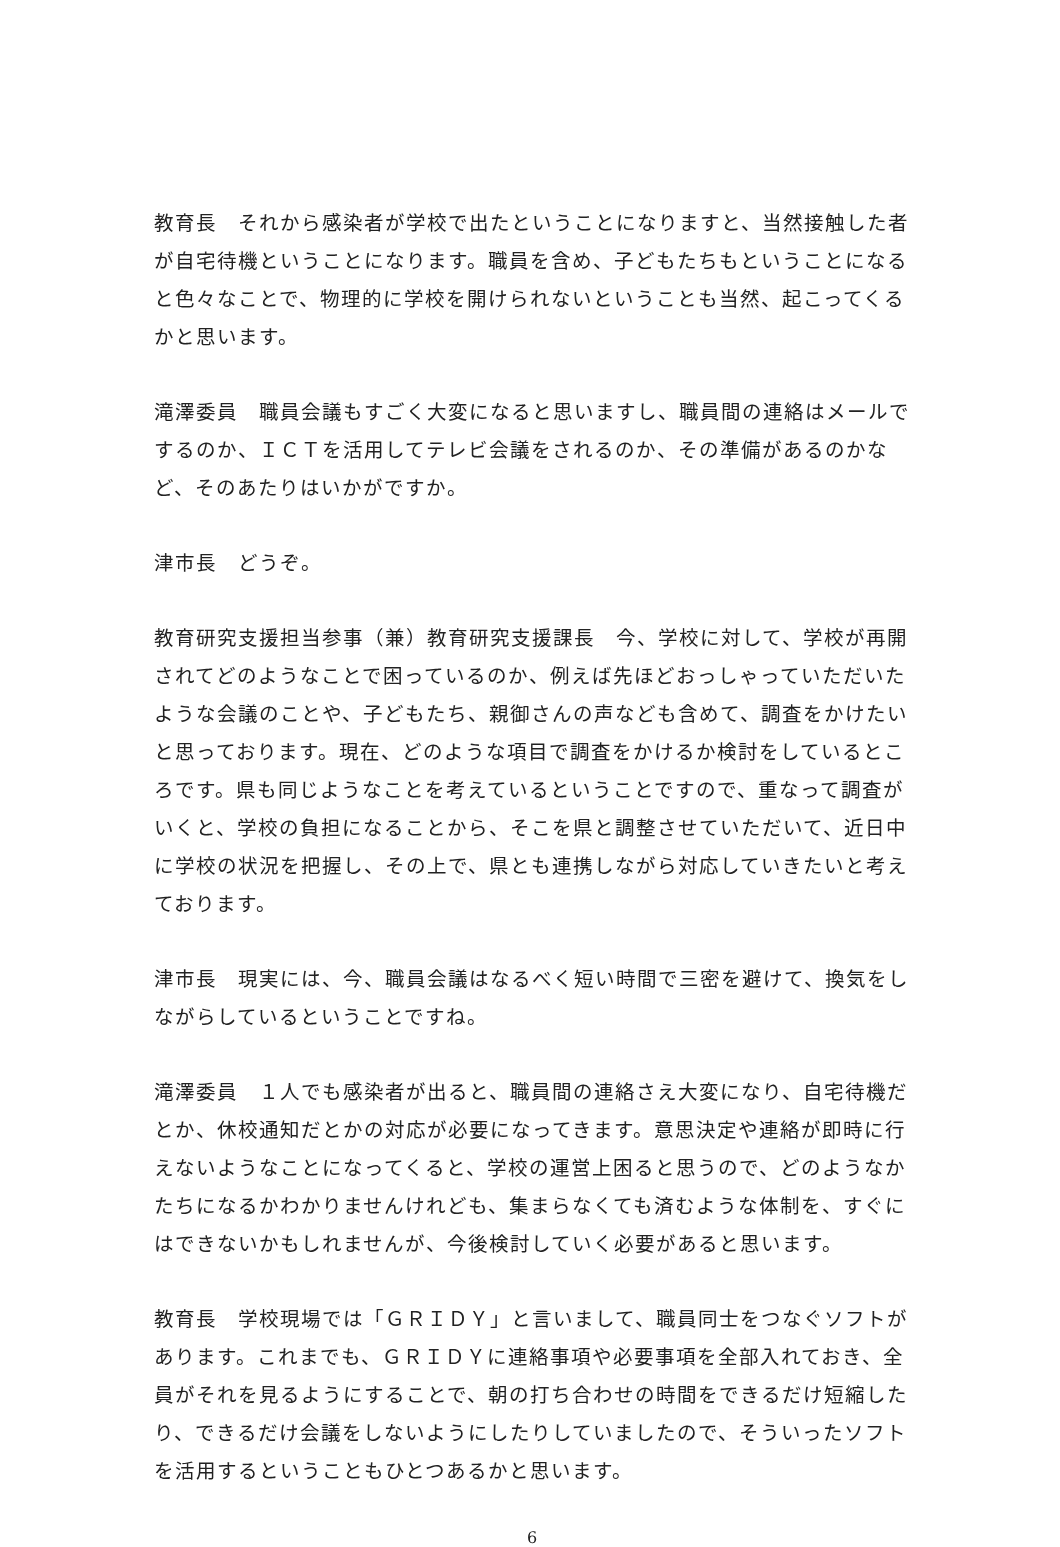教育長　それから感染者が学校で出たということになりますと、当然接触した者が自宅待機ということになります。職員を含め、子どもたちもということになると色々なことで、物理的に学校を開けられないということも当然、起こってくるかと思います。
滝澤委員　職員会議もすごく大変になると思いますし、職員間の連絡はメールでするのか、ＩＣＴを活用してテレビ会議をされるのか、その準備があるのかなど、そのあたりはいかがですか。
津市長　どうぞ。
教育研究支援担当参事（兼）教育研究支援課長　今、学校に対して、学校が再開されてどのようなことで困っているのか、例えば先ほどおっしゃっていただいたような会議のことや、子どもたち、親御さんの声なども含めて、調査をかけたいと思っております。現在、どのような項目で調査をかけるか検討をしているところです。県も同じようなことを考えているということですので、重なって調査がいくと、学校の負担になることから、そこを県と調整させていただいて、近日中に学校の状況を把握し、その上で、県とも連携しながら対応していきたいと考えております。
津市長　現実には、今、職員会議はなるべく短い時間で三密を避けて、換気をしながらしているということですね。
滝澤委員　１人でも感染者が出ると、職員間の連絡さえ大変になり、自宅待機だとか、休校通知だとかの対応が必要になってきます。意思決定や連絡が即時に行えないようなことになってくると、学校の運営上困ると思うので、どのようなかたちになるかわかりませんけれども、集まらなくても済むような体制を、すぐにはできないかもしれませんが、今後検討していく必要があると思います。
教育長　学校現場では「ＧＲＩＤＹ」と言いまして、職員同士をつなぐソフトがあります。これまでも、ＧＲＩＤＹに連絡事項や必要事項を全部入れておき、全員がそれを見るようにすることで、朝の打ち合わせの時間をできるだけ短縮したり、できるだけ会議をしないようにしたりしていましたので、そういったソフトを活用するということもひとつあるかと思います。
6